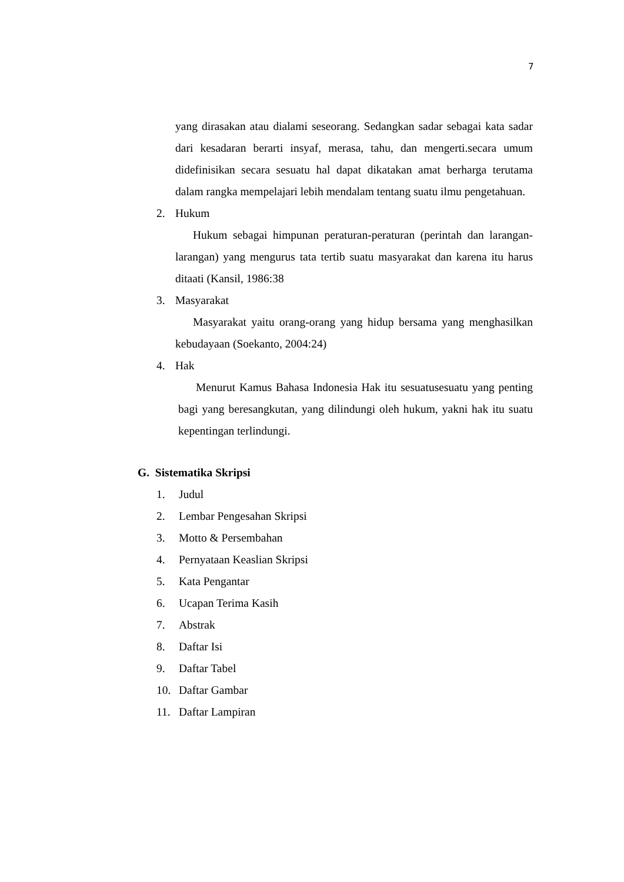7
yang dirasakan atau dialami seseorang. Sedangkan sadar sebagai kata sadar dari kesadaran berarti insyaf, merasa, tahu, dan mengerti.secara umum didefinisikan secara sesuatu hal dapat dikatakan amat berharga terutama dalam rangka mempelajari lebih mendalam tentang suatu ilmu pengetahuan.
2. Hukum
Hukum sebagai himpunan peraturan-peraturan (perintah dan larangan-larangan) yang mengurus tata tertib suatu masyarakat dan karena itu harus ditaati (Kansil, 1986:38
3. Masyarakat
Masyarakat yaitu orang-orang yang hidup bersama yang menghasilkan kebudayaan (Soekanto, 2004:24)
4. Hak
Menurut Kamus Bahasa Indonesia Hak itu sesuatusesuatu yang penting bagi yang beresangkutan, yang dilindungi oleh hukum, yakni hak itu suatu kepentingan terlindungi.
G. Sistematika Skripsi
1. Judul
2. Lembar Pengesahan Skripsi
3. Motto & Persembahan
4. Pernyataan Keaslian Skripsi
5. Kata Pengantar
6. Ucapan Terima Kasih
7. Abstrak
8. Daftar Isi
9. Daftar Tabel
10. Daftar Gambar
11. Daftar Lampiran